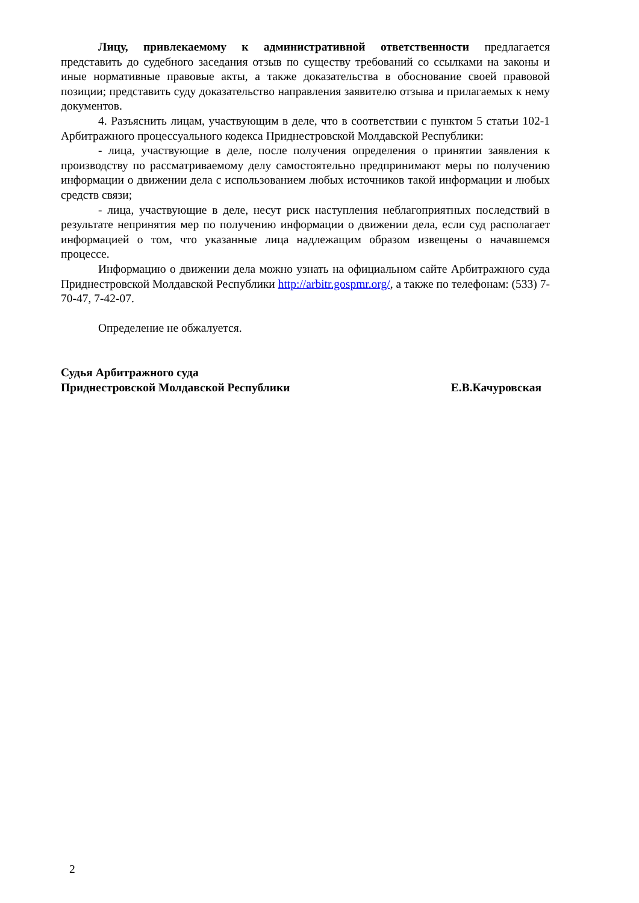Лицу, привлекаемому к административной ответственности предлагается представить до судебного заседания отзыв по существу требований со ссылками на законы и иные нормативные правовые акты, а также доказательства в обоснование своей правовой позиции; представить суду доказательство направления заявителю отзыва и прилагаемых к нему документов.
4. Разъяснить лицам, участвующим в деле, что в соответствии с пунктом 5 статьи 102-1 Арбитражного процессуального кодекса Приднестровской Молдавской Республики:
- лица, участвующие в деле, после получения определения о принятии заявления к производству по рассматриваемому делу самостоятельно предпринимают меры по получению информации о движении дела с использованием любых источников такой информации и любых средств связи;
- лица, участвующие в деле, несут риск наступления неблагоприятных последствий в результате непринятия мер по получению информации о движении дела, если суд располагает информацией о том, что указанные лица надлежащим образом извещены о начавшемся процессе.
Информацию о движении дела можно узнать на официальном сайте Арбитражного суда Приднестровской Молдавской Республики http://arbitr.gospmr.org/, а также по телефонам: (533) 7-70-47, 7-42-07.
Определение не обжалуется.
Судья Арбитражного суда
Приднестровской Молдавской Республики Е.В.Качуровская
2